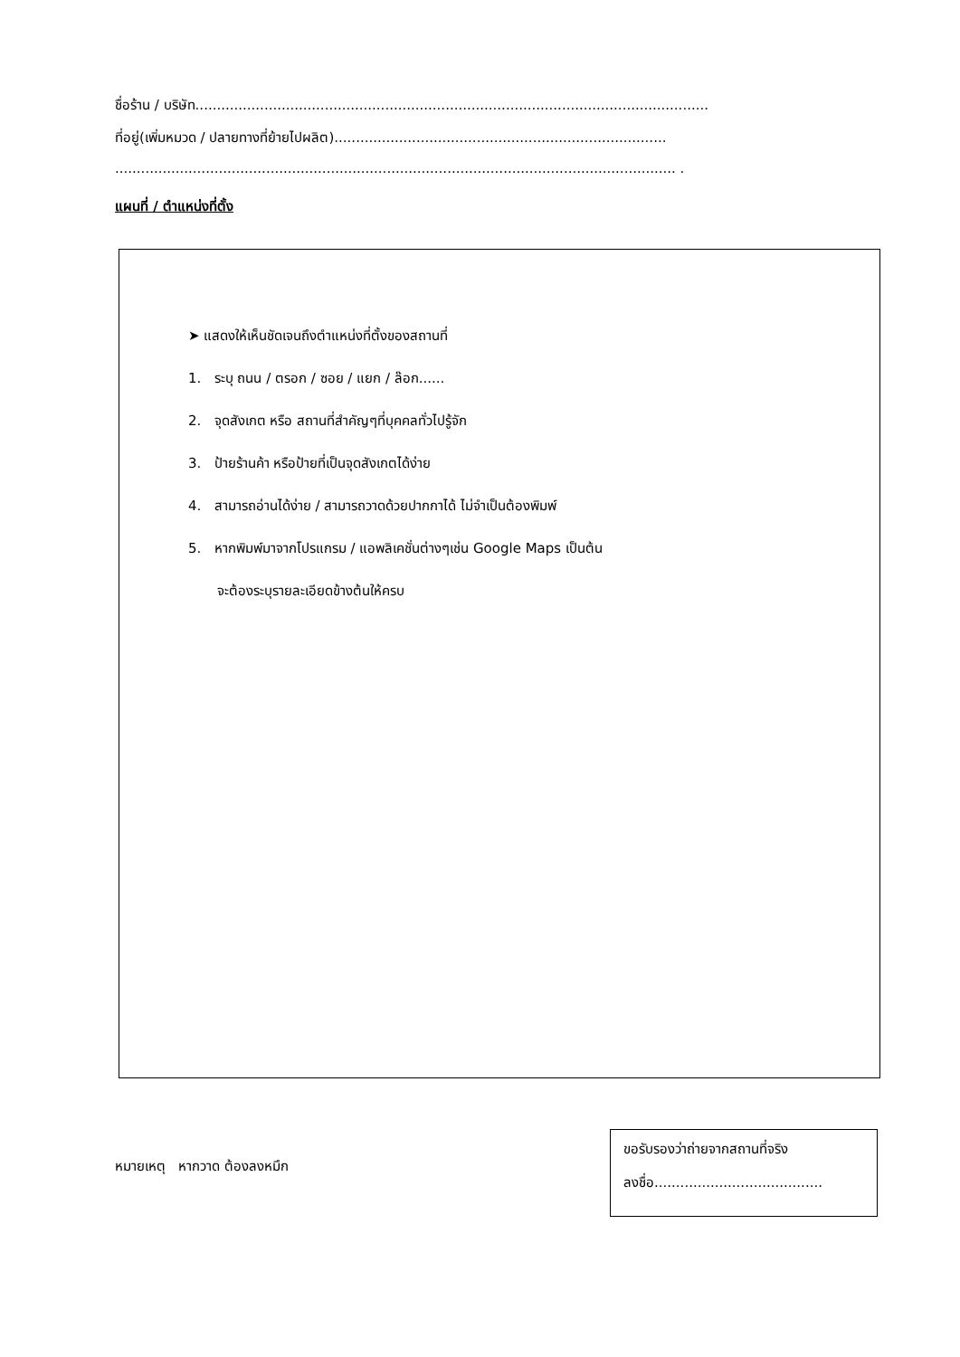ชื่อร้าน / บริษัท.......................................................................................................................
ที่อยู่(เพิ่มหมวด / ปลายทางที่ย้ายไปผลิต).............................................................................
.................................................................................................................................. .
แผนที่ / ตำแหน่งที่ตั้ง
➤ แสดงให้เห็นชัดเจนถึงตำแหน่งที่ตั้งของสถานที่
1. ระบุ ถนน / ตรอก / ซอย / แยก / ล๊อก......
2. จุดสังเกต หรือ สถานที่สำคัญๆที่บุคคลทั่วไปรู้จัก
3. ป้ายร้านค้า หรือป้ายที่เป็นจุดสังเกตได้ง่าย
4. สามารถอ่านได้ง่าย / สามารถวาดด้วยปากกาได้ ไม่จำเป็นต้องพิมพ์
5. หากพิมพ์มาจากโปรแกรม / แอพลิเคชั่นต่างๆเช่น Google Maps เป็นต้น
จะต้องระบุรายละเอียดข้างต้นให้ครบ
หมายเหตุ หากวาด ต้องลงหมึก
ขอรับรองว่าถ่ายจากสถานที่จริง
ลงชื่อ.......................................